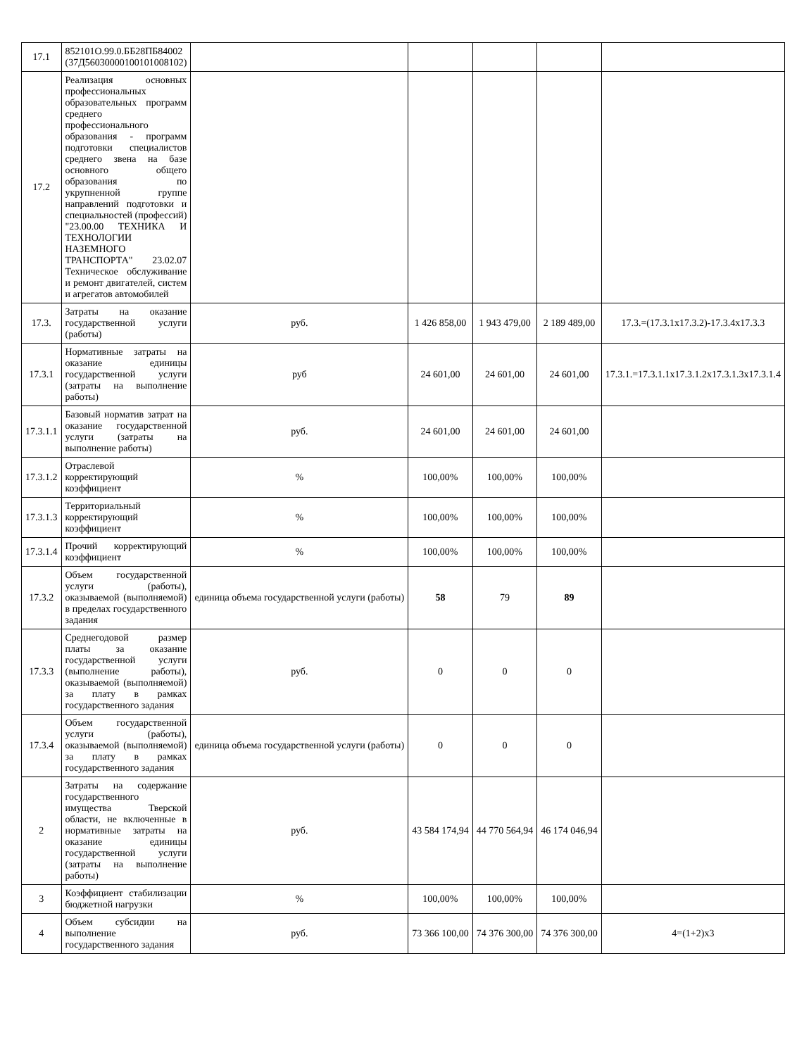| 17.1 | 852101О.99.0.ББ28ПБ84002 (37Д56030000100101008102) | | | | | |
| 17.2 | Реализация основных профессиональных образовательных программ среднего профессионального образования - программ подготовки специалистов среднего звена на базе основного общего образования по укрупненной группе направлений подготовки и специальностей (профессий) "23.00.00 ТЕХНИКА И ТЕХНОЛОГИИ НАЗЕМНОГО ТРАНСПОРТА" 23.02.07 Техническое обслуживание и ремонт двигателей, систем и агрегатов автомобилей | | | | | |
| 17.3. | Затраты на оказание государственной услуги (работы) | руб. | 1 426 858,00 | 1 943 479,00 | 2 189 489,00 | 17.3.=(17.3.1х17.3.2)-17.3.4х17.3.3 |
| 17.3.1 | Нормативные затраты на оказание единицы государственной услуги (затраты на выполнение работы) | руб | 24 601,00 | 24 601,00 | 24 601,00 | 17.3.1.=17.3.1.1х17.3.1.2х17.3.1.3х17.3.1.4 |
| 17.3.1.1 | Базовый норматив затрат на оказание государственной услуги (затраты на выполнение работы) | руб. | 24 601,00 | 24 601,00 | 24 601,00 | |
| 17.3.1.2 | Отраслевой корректирующий коэффициент | % | 100,00% | 100,00% | 100,00% | |
| 17.3.1.3 | Территориальный корректирующий коэффициент | % | 100,00% | 100,00% | 100,00% | |
| 17.3.1.4 | Прочий корректирующий коэффициент | % | 100,00% | 100,00% | 100,00% | |
| 17.3.2 | Объем государственной услуги (работы), оказываемой (выполняемой) в пределах государственного задания | единица объема государственной услуги (работы) | 58 | 79 | 89 | |
| 17.3.3 | Среднегодовой размер платы за оказание государственной услуги (выполнение работы), оказываемой (выполняемой) за плату в рамках государственного задания | руб. | 0 | 0 | 0 | |
| 17.3.4 | Объем государственной услуги (работы), оказываемой (выполняемой) за плату в рамках государственного задания | единица объема государственной услуги (работы) | 0 | 0 | 0 | |
| 2 | Затраты на содержание государственного имущества Тверской области, не включенные в нормативные затраты на оказание единицы государственной услуги (затраты на выполнение работы) | руб. | 43 584 174,94 | 44 770 564,94 | 46 174 046,94 | |
| 3 | Коэффициент стабилизации бюджетной нагрузки | % | 100,00% | 100,00% | 100,00% | |
| 4 | Объем субсидии на выполнение государственного задания | руб. | 73 366 100,00 | 74 376 300,00 | 74 376 300,00 | 4=(1+2)х3 |